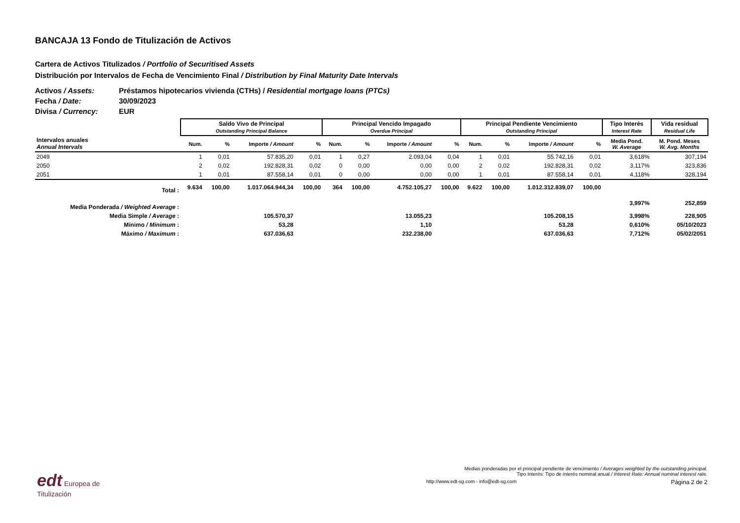BANCAJA 13 Fondo de Titulización de Activos
Cartera de Activos Titulizados / Portfolio of Securitised Assets
Distribución por Intervalos de Fecha de Vencimiento Final / Distribution by Final Maturity Date Intervals
Activos / Assets: Préstamos hipotecarios vivienda (CTHs) / Residential mortgage loans (PTCs)
Fecha / Date: 30/09/2023
Divisa / Currency: EUR
| | Saldo Vivo de Principal Outstanding Principal Balance | | | | Principal Vencido Impagado Overdue Principal | | | | Principal Pendiente Vencimiento Outstanding Principal | | | | Tipo Interés Interest Rate | Vida residual Residual Life |
| --- | --- | --- | --- | --- | --- | --- | --- | --- | --- | --- | --- | --- | --- | --- |
| Intervalos anuales Annual Intervals | Num. | % | Importe / Amount | % | Num. | % | Importe / Amount | % | Num. | % | Importe / Amount | % | Media Pond. W. Average | M. Pond. Meses W. Avg. Months |
| 2049 | 1 | 0,01 | 57.835,20 | 0,01 | 1 | 0,27 | 2.093,04 | 0,04 | 1 | 0,01 | 55.742,16 | 0,01 | 3,618% | 307,194 |
| 2050 | 2 | 0,02 | 192.828,31 | 0,02 | 0 | 0,00 | 0,00 | 0,00 | 2 | 0,02 | 192.828,31 | 0,02 | 3,117% | 323,836 |
| 2051 | 1 | 0,01 | 87.558,14 | 0,01 | 0 | 0,00 | 0,00 | 0,00 | 1 | 0,01 | 87.558,14 | 0,01 | 4,118% | 328,194 |
| Total : | 9.634 | 100,00 | 1.017.064.944,34 | 100,00 | 364 | 100,00 | 4.752.105,27 | 100,00 | 9.622 | 100,00 | 1.012.312.839,07 | 100,00 | | |
| Media Ponderada / Weighted Average : | | | | | | | | | | | | | 3,997% | 252,859 |
| Media Simple / Average : | | | 105.570,37 | | | | 13.055,23 | | | | 105.208,15 | | 3,998% | 228,905 |
| Mínimo / Minimum : | | | 53,28 | | | | 1,10 | | | | 53,28 | | 0,610% | 05/10/2023 |
| Máximo / Maximum : | | | 637.036,63 | | | | 232.238,00 | | | | 637.036,63 | | 7,712% | 05/02/2051 |
edt Europea de
Titulización
Medias ponderadas por el principal pendiente de vencimiento / Averages weighted by the outstanding principal.
Tipo Interés: Tipo de interés nominal anual / Interest Rate: Annual nominal interest rate.
http://www.edt-sg.com - info@edt-sg.com Página 2 de 2